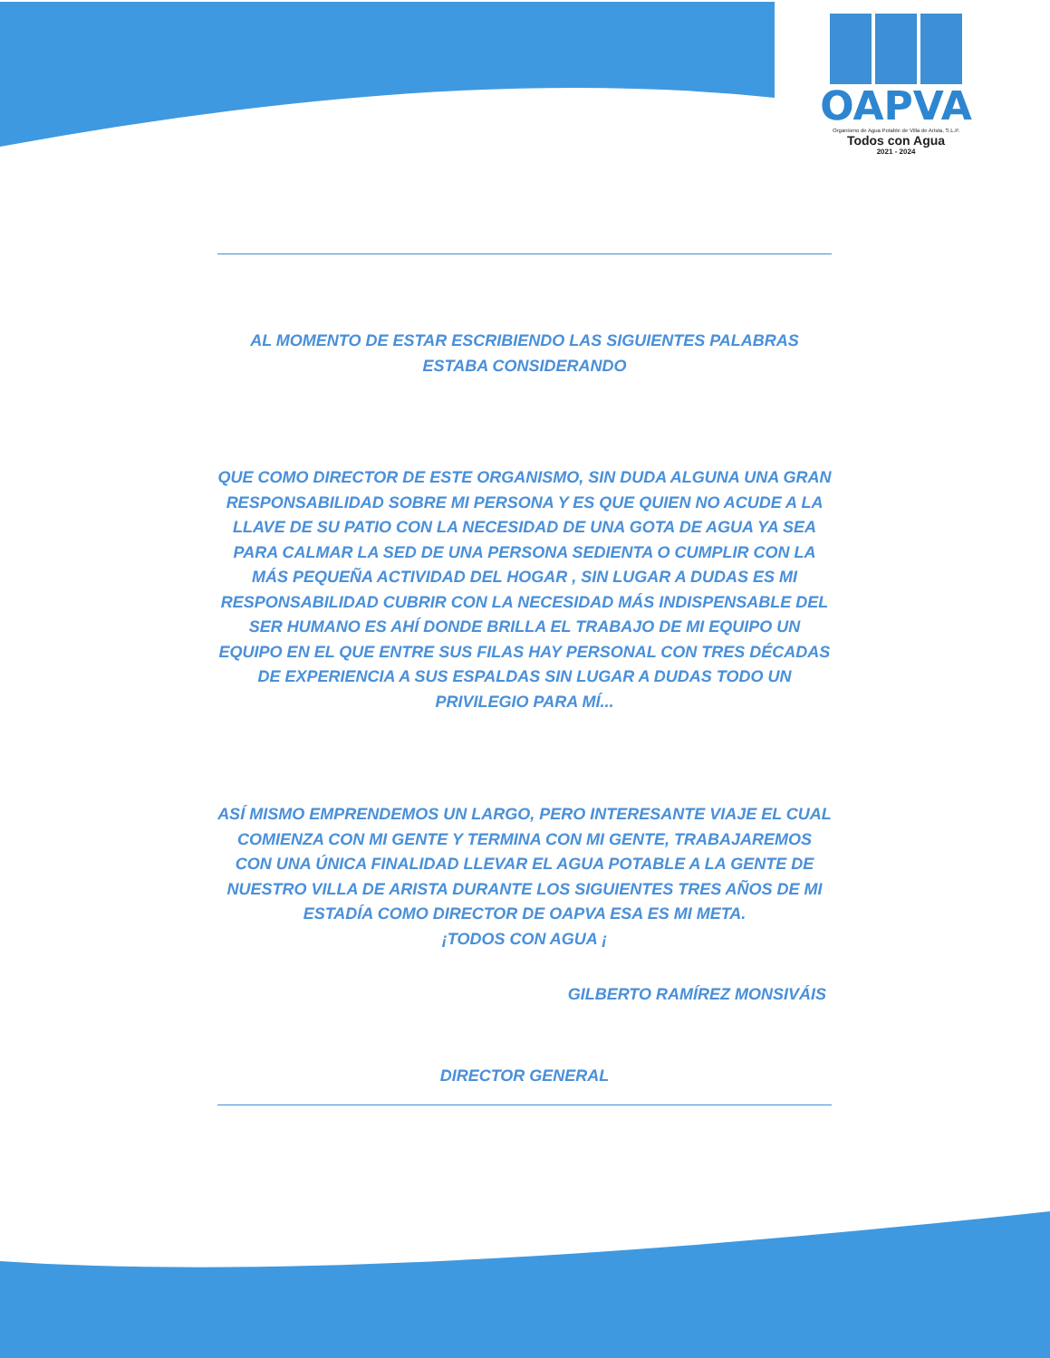OAPVA
Organismo de Agua Potable de Villa de Arista, S.L.P.
Todos con Agua
2021 - 2024
AL MOMENTO DE ESTAR ESCRIBIENDO LAS SIGUIENTES PALABRAS ESTABA CONSIDERANDO
QUE COMO DIRECTOR DE ESTE ORGANISMO, SIN DUDA ALGUNA UNA GRAN RESPONSABILIDAD SOBRE MI PERSONA Y ES QUE QUIEN NO ACUDE A LA LLAVE DE SU PATIO CON LA NECESIDAD DE UNA GOTA DE AGUA YA SEA PARA CALMAR LA SED DE UNA PERSONA SEDIENTA O CUMPLIR CON LA MÁS PEQUEÑA ACTIVIDAD DEL HOGAR , SIN LUGAR A DUDAS ES MI RESPONSABILIDAD CUBRIR CON LA NECESIDAD MÁS INDISPENSABLE DEL SER HUMANO ES AHÍ DONDE BRILLA EL TRABAJO DE MI EQUIPO UN EQUIPO EN EL QUE ENTRE SUS FILAS HAY PERSONAL CON TRES DÉCADAS DE EXPERIENCIA A SUS ESPALDAS SIN LUGAR A DUDAS TODO UN PRIVILEGIO PARA MÍ...
ASÍ MISMO EMPRENDEMOS UN LARGO, PERO INTERESANTE VIAJE EL CUAL COMIENZA CON MI GENTE Y TERMINA CON MI GENTE, TRABAJAREMOS CON UNA ÚNICA FINALIDAD LLEVAR EL AGUA POTABLE A LA GENTE DE NUESTRO VILLA DE ARISTA DURANTE LOS SIGUIENTES TRES AÑOS DE MI ESTADÍA COMO DIRECTOR DE OAPVA ESA ES MI META.
¡TODOS CON AGUA ¡
GILBERTO RAMÍREZ MONSIVÁIS
DIRECTOR GENERAL